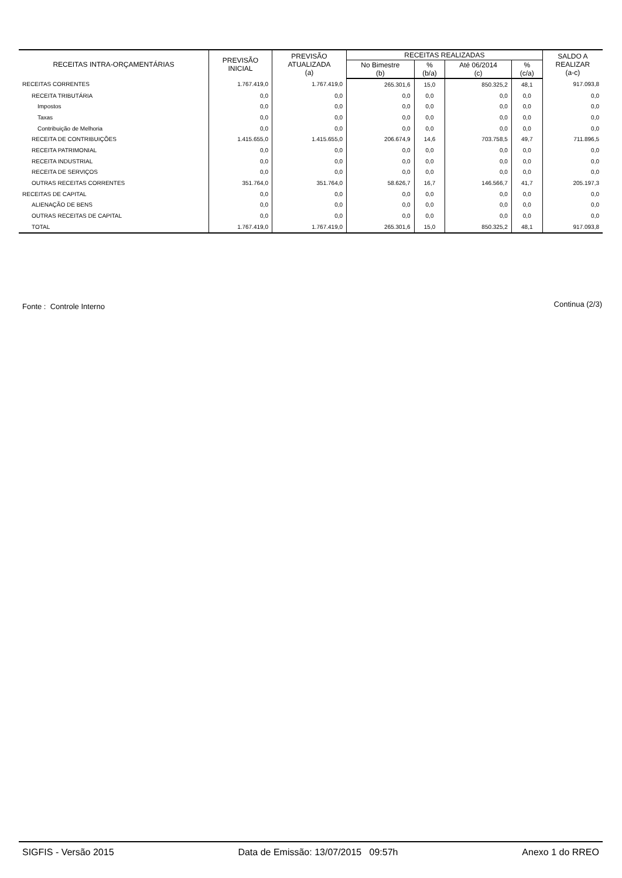| RECEITAS INTRA-ORÇAMENTÁRIAS | PREVISÃO INICIAL | PREVISÃO ATUALIZADA (a) | RECEITAS REALIZADAS | | | | SALDO A REALIZAR (a-c) |
| --- | --- | --- | --- | --- | --- | --- | --- |
| | | | No Bimestre (b) | % (b/a) | Até 06/2014 (c) | % (c/a) | |
| RECEITAS CORRENTES | 1.767.419,0 | 1.767.419,0 | 265.301,6 | 15,0 | 850.325,2 | 48,1 | 917.093,8 |
| RECEITA TRIBUTÁRIA | 0,0 | 0,0 | 0,0 | 0,0 | 0,0 | 0,0 | 0,0 |
| Impostos | 0,0 | 0,0 | 0,0 | 0,0 | 0,0 | 0,0 | 0,0 |
| Taxas | 0,0 | 0,0 | 0,0 | 0,0 | 0,0 | 0,0 | 0,0 |
| Contribuição de Melhoria | 0,0 | 0,0 | 0,0 | 0,0 | 0,0 | 0,0 | 0,0 |
| RECEITA DE CONTRIBUIÇÕES | 1.415.655,0 | 1.415.655,0 | 206.674,9 | 14,6 | 703.758,5 | 49,7 | 711.896,5 |
| RECEITA PATRIMONIAL | 0,0 | 0,0 | 0,0 | 0,0 | 0,0 | 0,0 | 0,0 |
| RECEITA INDUSTRIAL | 0,0 | 0,0 | 0,0 | 0,0 | 0,0 | 0,0 | 0,0 |
| RECEITA DE SERVIÇOS | 0,0 | 0,0 | 0,0 | 0,0 | 0,0 | 0,0 | 0,0 |
| OUTRAS RECEITAS CORRENTES | 351.764,0 | 351.764,0 | 58.626,7 | 16,7 | 146.566,7 | 41,7 | 205.197,3 |
| RECEITAS DE CAPITAL | 0,0 | 0,0 | 0,0 | 0,0 | 0,0 | 0,0 | 0,0 |
| ALIENAÇÃO DE BENS | 0,0 | 0,0 | 0,0 | 0,0 | 0,0 | 0,0 | 0,0 |
| OUTRAS RECEITAS DE CAPITAL | 0,0 | 0,0 | 0,0 | 0,0 | 0,0 | 0,0 | 0,0 |
| TOTAL | 1.767.419,0 | 1.767.419,0 | 265.301,6 | 15,0 | 850.325,2 | 48,1 | 917.093,8 |
Fonte : Controle Interno Continua (2/3)
SIGFIS - Versão 2015 Data de Emissão: 13/07/2015 09:57h Anexo 1 do RREO